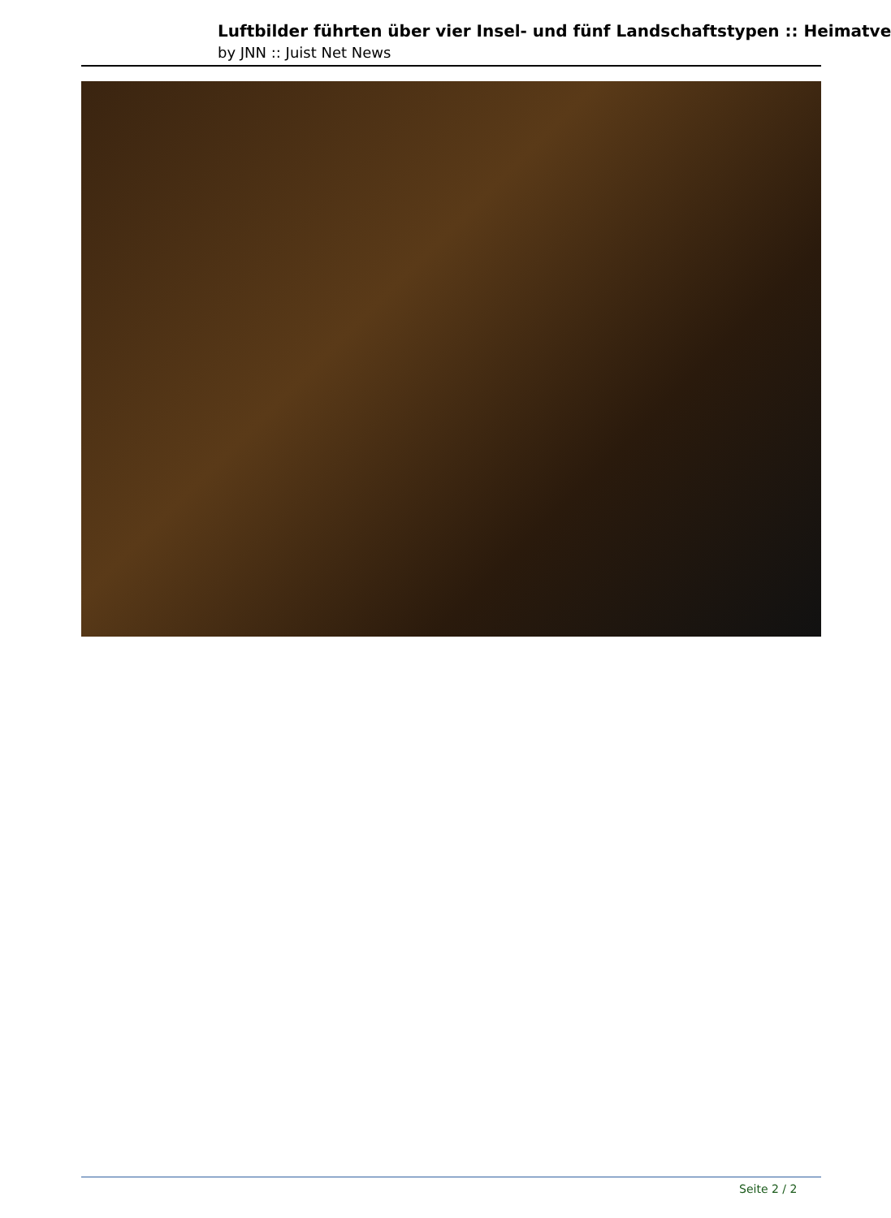Luftbilder führten über vier Insel- und fünf Landschaftstypen :: Heimatve
by JNN :: Juist Net News
Seite 2 / 2